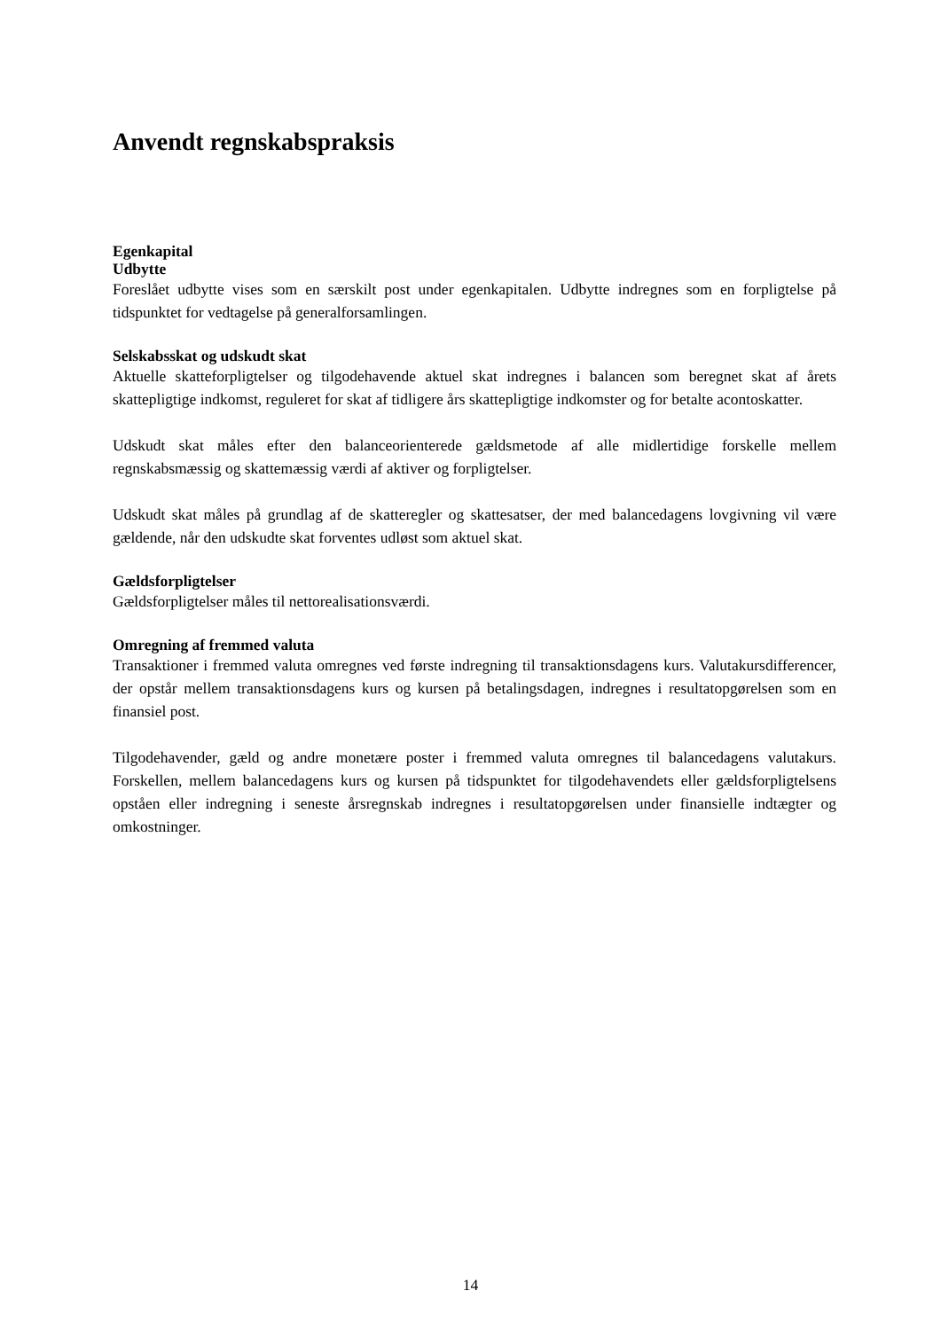Anvendt regnskabspraksis
Egenkapital
Udbytte
Foreslået udbytte vises som en særskilt post under egenkapitalen. Udbytte indregnes som en forpligtelse på tidspunktet for vedtagelse på generalforsamlingen.
Selskabsskat og udskudt skat
Aktuelle skatteforpligtelser og tilgodehavende aktuel skat indregnes i balancen som beregnet skat af årets skattepligtige indkomst, reguleret for skat af tidligere års skattepligtige indkomster og for betalte acontoskatter.
Udskudt skat måles efter den balanceorienterede gældsmetode af alle midlertidige forskelle mellem regnskabsmæssig og skattemæssig værdi af aktiver og forpligtelser.
Udskudt skat måles på grundlag af de skatteregler og skattesatser, der med balancedagens lovgivning vil være gældende, når den udskudte skat forventes udløst som aktuel skat.
Gældsforpligtelser
Gældsforpligtelser måles til nettorealisationsværdi.
Omregning af fremmed valuta
Transaktioner i fremmed valuta omregnes ved første indregning til transaktionsdagens kurs. Valutakursdifferencer, der opstår mellem transaktionsdagens kurs og kursen på betalingsdagen, indregnes i resultatopgørelsen som en finansiel post.
Tilgodehavender, gæld og andre monetære poster i fremmed valuta omregnes til balancedagens valutakurs. Forskellen, mellem balancedagens kurs og kursen på tidspunktet for tilgodehavendets eller gældsforpligtelsens opståen eller indregning i seneste årsregnskab indregnes i resultatopgørelsen under finansielle indtægter og omkostninger.
14